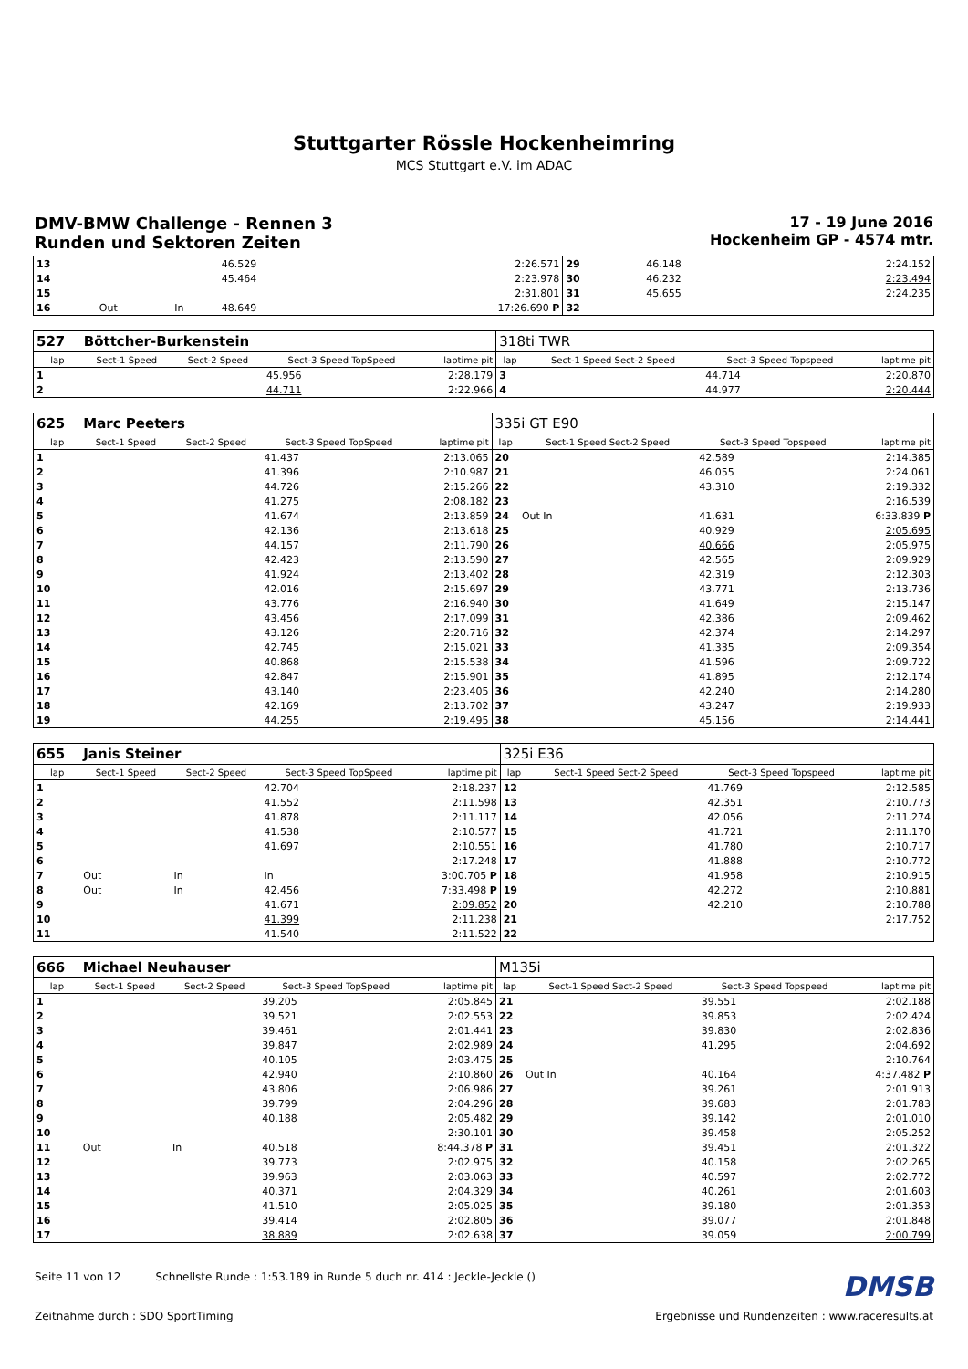Stuttgarter Rössle Hockenheimring
MCS Stuttgart e.V. im ADAC
DMV-BMW Challenge - Rennen 3
Runden und Sektoren Zeiten
17 - 19 June 2016
Hockenheim GP - 4574 mtr.
| 13 | | | 46.529 | 2:26.571 | 29 | | 46.148 | 2:24.152 |
| 14 | | | 45.464 | 2:23.978 | 30 | | 46.232 | 2:23.494 |
| 15 | | | | 2:31.801 | 31 | | 45.655 | 2:24.235 |
| 16 | Out | In | 48.649 | 17:26.690 P | 32 | | | |
| 527 | Böttcher-Burkenstein | | | | 318ti TWR | | | |
| lap | Sect-1 Speed | Sect-2 Speed | Sect-3 Speed TopSpeed | laptime pit | lap | Sect-1 Speed Sect-2 Speed | Sect-3 Speed Topspeed | laptime pit |
| 1 | | | 45.956 | 2:28.179 | 3 | | 44.714 | 2:20.870 |
| 2 | | | 44.711 | 2:22.966 | 4 | | 44.977 | 2:20.444 |
| 625 | Marc Peeters | | | | 335i GT E90 | | | |
| lap | Sect-1 Speed | Sect-2 Speed | Sect-3 Speed TopSpeed | laptime pit | lap | Sect-1 Speed Sect-2 Speed | Sect-3 Speed Topspeed | laptime pit |
| 1 | | | 41.437 | 2:13.065 | 20 | | 42.589 | 2:14.385 |
| 2 | | | 41.396 | 2:10.987 | 21 | | 46.055 | 2:24.061 |
| 3 | | | 44.726 | 2:15.266 | 22 | | 43.310 | 2:19.332 |
| 4 | | | 41.275 | 2:08.182 | 23 | | | 2:16.539 |
| 5 | | | 41.674 | 2:13.859 | 24 | Out In | 41.631 | 6:33.839 P |
| 6 | | | 42.136 | 2:13.618 | 25 | | 40.929 | 2:05.695 |
| 7 | | | 44.157 | 2:11.790 | 26 | | 40.666 | 2:05.975 |
| 8 | | | 42.423 | 2:13.590 | 27 | | 42.565 | 2:09.929 |
| 9 | | | 41.924 | 2:13.402 | 28 | | 42.319 | 2:12.303 |
| 10 | | | 42.016 | 2:15.697 | 29 | | 43.771 | 2:13.736 |
| 11 | | | 43.776 | 2:16.940 | 30 | | 41.649 | 2:15.147 |
| 12 | | | 43.456 | 2:17.099 | 31 | | 42.386 | 2:09.462 |
| 13 | | | 43.126 | 2:20.716 | 32 | | 42.374 | 2:14.297 |
| 14 | | | 42.745 | 2:15.021 | 33 | | 41.335 | 2:09.354 |
| 15 | | | 40.868 | 2:15.538 | 34 | | 41.596 | 2:09.722 |
| 16 | | | 42.847 | 2:15.901 | 35 | | 41.895 | 2:12.174 |
| 17 | | | 43.140 | 2:23.405 | 36 | | 42.240 | 2:14.280 |
| 18 | | | 42.169 | 2:13.702 | 37 | | 43.247 | 2:19.933 |
| 19 | | | 44.255 | 2:19.495 | 38 | | 45.156 | 2:14.441 |
| 655 | Janis Steiner | | | | 325i E36 | | | |
| lap | Sect-1 Speed | Sect-2 Speed | Sect-3 Speed TopSpeed | laptime pit | lap | Sect-1 Speed Sect-2 Speed | Sect-3 Speed Topspeed | laptime pit |
| 1 | | | 42.704 | 2:18.237 | 12 | | 41.769 | 2:12.585 |
| 2 | | | 41.552 | 2:11.598 | 13 | | 42.351 | 2:10.773 |
| 3 | | | 41.878 | 2:11.117 | 14 | | 42.056 | 2:11.274 |
| 4 | | | 41.538 | 2:10.577 | 15 | | 41.721 | 2:11.170 |
| 5 | | | 41.697 | 2:10.551 | 16 | | 41.780 | 2:10.717 |
| 6 | | | | 2:17.248 | 17 | | 41.888 | 2:10.772 |
| 7 | Out | In | In | 3:00.705 P | 18 | | 41.958 | 2:10.915 |
| 8 | Out | In | 42.456 | 7:33.498 P | 19 | | 42.272 | 2:10.881 |
| 9 | | | 41.671 | 2:09.852 | 20 | | 42.210 | 2:10.788 |
| 10 | | | 41.399 | 2:11.238 | 21 | | | 2:17.752 |
| 11 | | | 41.540 | 2:11.522 | 22 | | | |
| 666 | Michael Neuhauser | | | | M135i | | | |
| lap | Sect-1 Speed | Sect-2 Speed | Sect-3 Speed TopSpeed | laptime pit | lap | Sect-1 Speed Sect-2 Speed | Sect-3 Speed Topspeed | laptime pit |
| 1 | | | 39.205 | 2:05.845 | 21 | | 39.551 | 2:02.188 |
| 2 | | | 39.521 | 2:02.553 | 22 | | 39.853 | 2:02.424 |
| 3 | | | 39.461 | 2:01.441 | 23 | | 39.830 | 2:02.836 |
| 4 | | | 39.847 | 2:02.989 | 24 | | 41.295 | 2:04.692 |
| 5 | | | 40.105 | 2:03.475 | 25 | | | 2:10.764 |
| 6 | | | 42.940 | 2:10.860 | 26 | Out In | 40.164 | 4:37.482 P |
| 7 | | | 43.806 | 2:06.986 | 27 | | 39.261 | 2:01.913 |
| 8 | | | 39.799 | 2:04.296 | 28 | | 39.683 | 2:01.783 |
| 9 | | | 40.188 | 2:05.482 | 29 | | 39.142 | 2:01.010 |
| 10 | | | | 2:30.101 | 30 | | 39.458 | 2:05.252 |
| 11 | Out | In | 40.518 | 8:44.378 P | 31 | | 39.451 | 2:01.322 |
| 12 | | | 39.773 | 2:02.975 | 32 | | 40.158 | 2:02.265 |
| 13 | | | 39.963 | 2:03.063 | 33 | | 40.597 | 2:02.772 |
| 14 | | | 40.371 | 2:04.329 | 34 | | 40.261 | 2:01.603 |
| 15 | | | 41.510 | 2:05.025 | 35 | | 39.180 | 2:01.353 |
| 16 | | | 39.414 | 2:02.805 | 36 | | 39.077 | 2:01.848 |
| 17 | | | 38.889 | 2:02.638 | 37 | | 39.059 | 2:00.799 |
Seite 11 von 12 Schnellste Runde : 1:53.189 in Runde 5 duch nr. 414 : Jeckle-Jeckle () DMSB
Zeitnahme durch : SDO SportTiming Ergebnisse und Rundenzeiten : www.raceresults.at